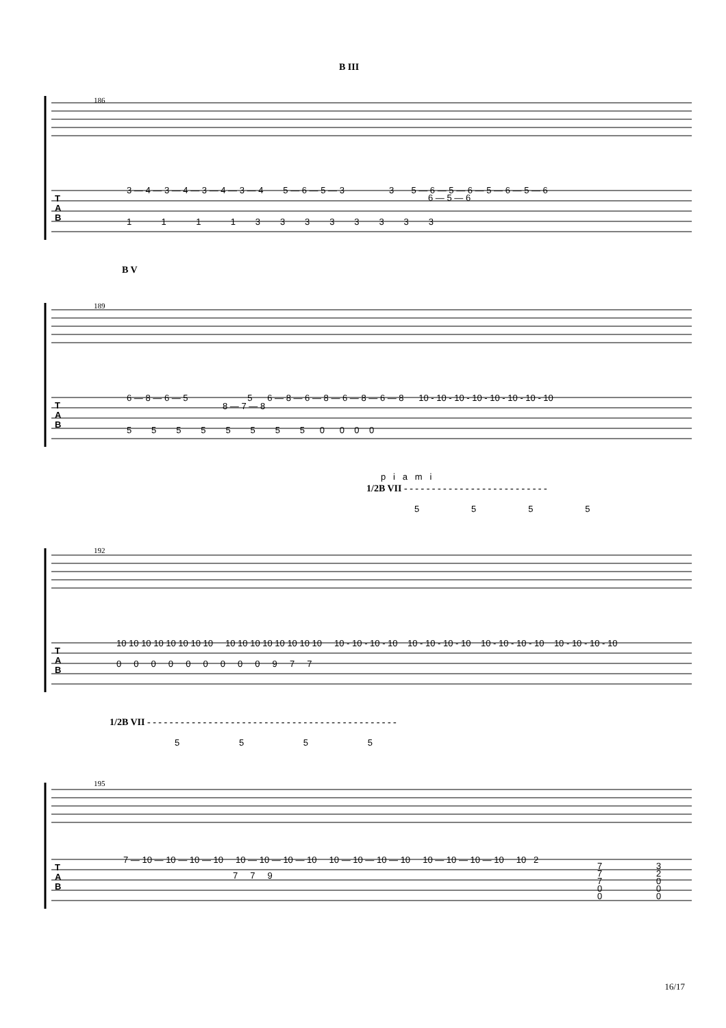B III
186
3 — 4 — 3 — 4 — 3 — 4 — 3 — 4 5 — 6 — 5 — 3 3 5 — 6 — 5 — 6 — 5 — 6 — 5 — 6
6 — 5 — 6
1 1 1 1 3 3 3 3 3 3 3 3
T
A
B
B V
189
6 — 8 — 6 — 5 5 6 — 8 — 6 — 8 — 6 — 8 — 6 — 8 10 - 10 - 10 - 10 - 10 - 10 - 10 - 10
8 — 7 — 8
5 5 5 5 5 5 5 5 0 0 0 0
T
A
B
p i a m i
1/2B VII - - - - - - - - - - - - - - - - - - - - - - - - - -
5 5 5 5
192
10 10 10 10 10 10 10 10 10 10 10 10 10 10 10 10 10 - 10 - 10 - 10 10 - 10 - 10 - 10 10 - 10 - 10 - 10 10 - 10 - 10 - 10
0 0 0 0 0 0 0 0 0 9 7 7
T
A
B
1/2B VII - - - - - - - - - - - - - - - - - - - - - - - - - - - - - - - - - - - - - - - - - - - - -
5 5 5 5
195
7 — 10 — 10 — 10 — 10 10 — 10 — 10 — 10 10 — 10 — 10 — 10 10 — 10 — 10 — 10 10 2
7 7 9
7
7
7
0
0
3
2
0
0
0
T
A
B
16/17